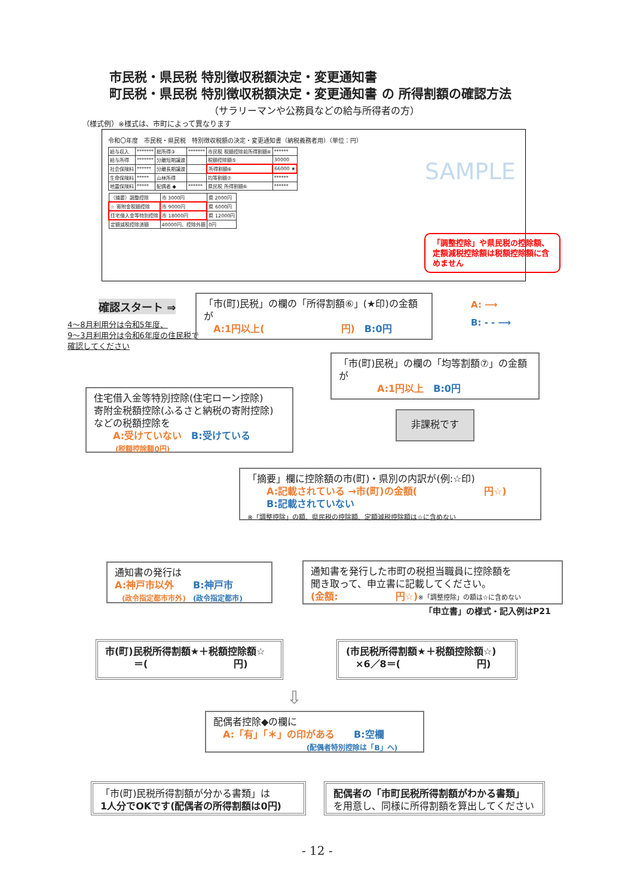市民税・県民税 特別徴収税額決定・変更通知書
町民税・県民税 特別徴収税額決定・変更通知書 の 所得割額の確認方法
（サラリーマンや公務員などの給与所得者の方）
（様式例）※様式は、市町によって異なります
令和〇年度　市民税・県民税　特別徴収税額の決定・変更通知書（納税義務者用）（単位：円）
| 給与収入 | ******* | 総所得③ | ******* | 市民税 税額控除前所得割額④ | ****** |
| 給与所得 | ******* | 分離短期譲渡 | | 税額控除額⑤ | 30000 |
| 社会保険料 | ****** | 分離長期譲渡 | | 所得割額⑥ | 66000 ★ |
| 生命保険料 | ***** | 山林所得 | | 均等割額⑦ | ****** |
| 地震保険料 | ***** | 配偶者 ◆ | ****** | 県民税 所得割額⑥ | ****** |
| （摘要）調整控除 | 市 3000円 | 県 2000円 |
| ☆ 寄附金税額控除 | 市 9000円 | 県 6000円 |
| 住宅借入金等特別控除 | 市 18000円 | 県 12000円 |
| 定額減税控除済額 | 40000円、控除外額 | 0円 |
SAMPLE
「調整控除」や県民税の控除額、定額減税控除額は税額控除額に含めません
確認スタート ⇒
4～8月利用分は令和5年度、
9～3月利用分は令和6年度の住民税で
確認してください
「市(町)民税」の欄の「所得割額⑥」(★印)の金額が
　A:1円以上(　　　　　　　　円)　B:0円
A: ⟶
B: - - ⟶
「市(町)民税」の欄の「均等割額⑦」の金額が
　　　　A:1円以上　B:0円
住宅借入金等特別控除(住宅ローン控除)
寄附金税額控除(ふるさと納税の寄附控除)
などの税額控除を
　　A:受けていない　B:受けている
　　　(税額控除額0円)
非課税です
「摘要」欄に控除額の市(町)・県別の内訳が(例:☆印)
　　A:記載されている →市(町)の金額(　　　　　　　円☆)
　　B:記載されていない
※「調整控除」の額、県民税の控除額、定額減税控除額は☆に含めない
通知書の発行は
A:神戸市以外　　B:神戸市
　(政令指定都市市外)　(政令指定都市)
通知書を発行した市町の税担当職員に控除額を
聞き取って、申立書に記載してください。
(金額:　　　　　　円☆)※「調整控除」の額は☆に含めない
「申立書」の様式・記入例はP21
市(町)民税所得割額★＋税額控除額☆
　　　＝(　　　　　　　　　円)
(市民税所得割額★＋税額控除額☆)
　×6／8＝(　　　　　　　　円)
⇩
配偶者控除◆の欄に
　A:「有」「＊」の印がある　　B:空欄
　　　　　　　　　　　　　(配偶者特別控除は「B」へ)
「市(町)民税所得割額が分かる書類」は
1人分でOKです(配偶者の所得割額は0円)
配偶者の「市町民税所得割額がわかる書類」
を用意し、同様に所得割額を算出してください
- 12 -